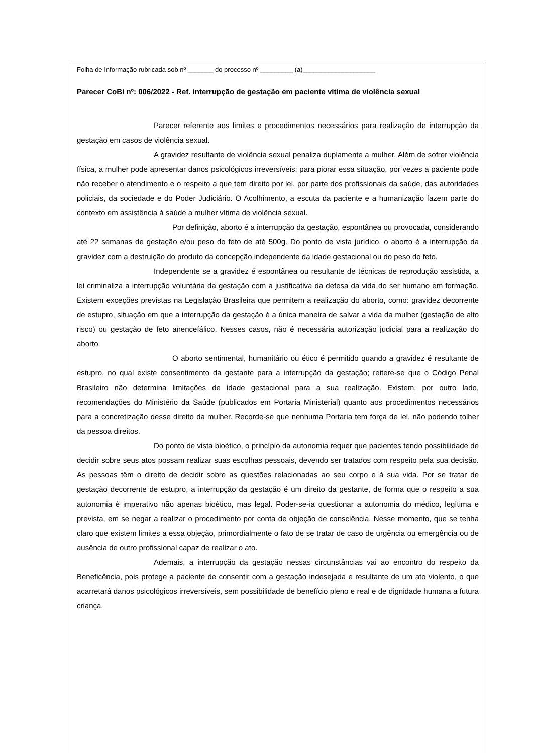Folha de Informação rubricada sob nº _______ do processo nº _________ (a)____________________
Parecer CoBi nº: 006/2022 - Ref. interrupção de gestação em paciente vítima de violência sexual
Parecer referente aos limites e procedimentos necessários para realização de interrupção da gestação em casos de violência sexual.
A gravidez resultante de violência sexual penaliza duplamente a mulher. Além de sofrer violência física, a mulher pode apresentar danos psicológicos irreversíveis; para piorar essa situação, por vezes a paciente pode não receber o atendimento e o respeito a que tem direito por lei, por parte dos profissionais da saúde, das autoridades policiais, da sociedade e do Poder Judiciário. O Acolhimento, a escuta da paciente e a humanização fazem parte do contexto em assistência à saúde a mulher vítima de violência sexual.
Por definição, aborto é a interrupção da gestação, espontânea ou provocada, considerando até 22 semanas de gestação e/ou peso do feto de até 500g. Do ponto de vista jurídico, o aborto é a interrupção da gravidez com a destruição do produto da concepção independente da idade gestacional ou do peso do feto.
Independente se a gravidez é espontânea ou resultante de técnicas de reprodução assistida, a lei criminaliza a interrupção voluntária da gestação com a justificativa da defesa da vida do ser humano em formação. Existem exceções previstas na Legislação Brasileira que permitem a realização do aborto, como: gravidez decorrente de estupro, situação em que a interrupção da gestação é a única maneira de salvar a vida da mulher (gestação de alto risco) ou gestação de feto anencefálico. Nesses casos, não é necessária autorização judicial para a realização do aborto.
O aborto sentimental, humanitário ou ético é permitido quando a gravidez é resultante de estupro, no qual existe consentimento da gestante para a interrupção da gestação; reitere-se que o Código Penal Brasileiro não determina limitações de idade gestacional para a sua realização. Existem, por outro lado, recomendações do Ministério da Saúde (publicados em Portaria Ministerial) quanto aos procedimentos necessários para a concretização desse direito da mulher. Recorde-se que nenhuma Portaria tem força de lei, não podendo tolher da pessoa direitos.
Do ponto de vista bioético, o princípio da autonomia requer que pacientes tendo possibilidade de decidir sobre seus atos possam realizar suas escolhas pessoais, devendo ser tratados com respeito pela sua decisão. As pessoas têm o direito de decidir sobre as questões relacionadas ao seu corpo e à sua vida. Por se tratar de gestação decorrente de estupro, a interrupção da gestação é um direito da gestante, de forma que o respeito a sua autonomia é imperativo não apenas bioético, mas legal. Poder-se-ia questionar a autonomia do médico, legítima e prevista, em se negar a realizar o procedimento por conta de objeção de consciência. Nesse momento, que se tenha claro que existem limites a essa objeção, primordialmente o fato de se tratar de caso de urgência ou emergência ou de ausência de outro profissional capaz de realizar o ato.
Ademais, a interrupção da gestação nessas circunstâncias vai ao encontro do respeito da Beneficência, pois protege a paciente de consentir com a gestação indesejada e resultante de um ato violento, o que acarretará danos psicológicos irreversíveis, sem possibilidade de benefício pleno e real e de dignidade humana a futura criança.